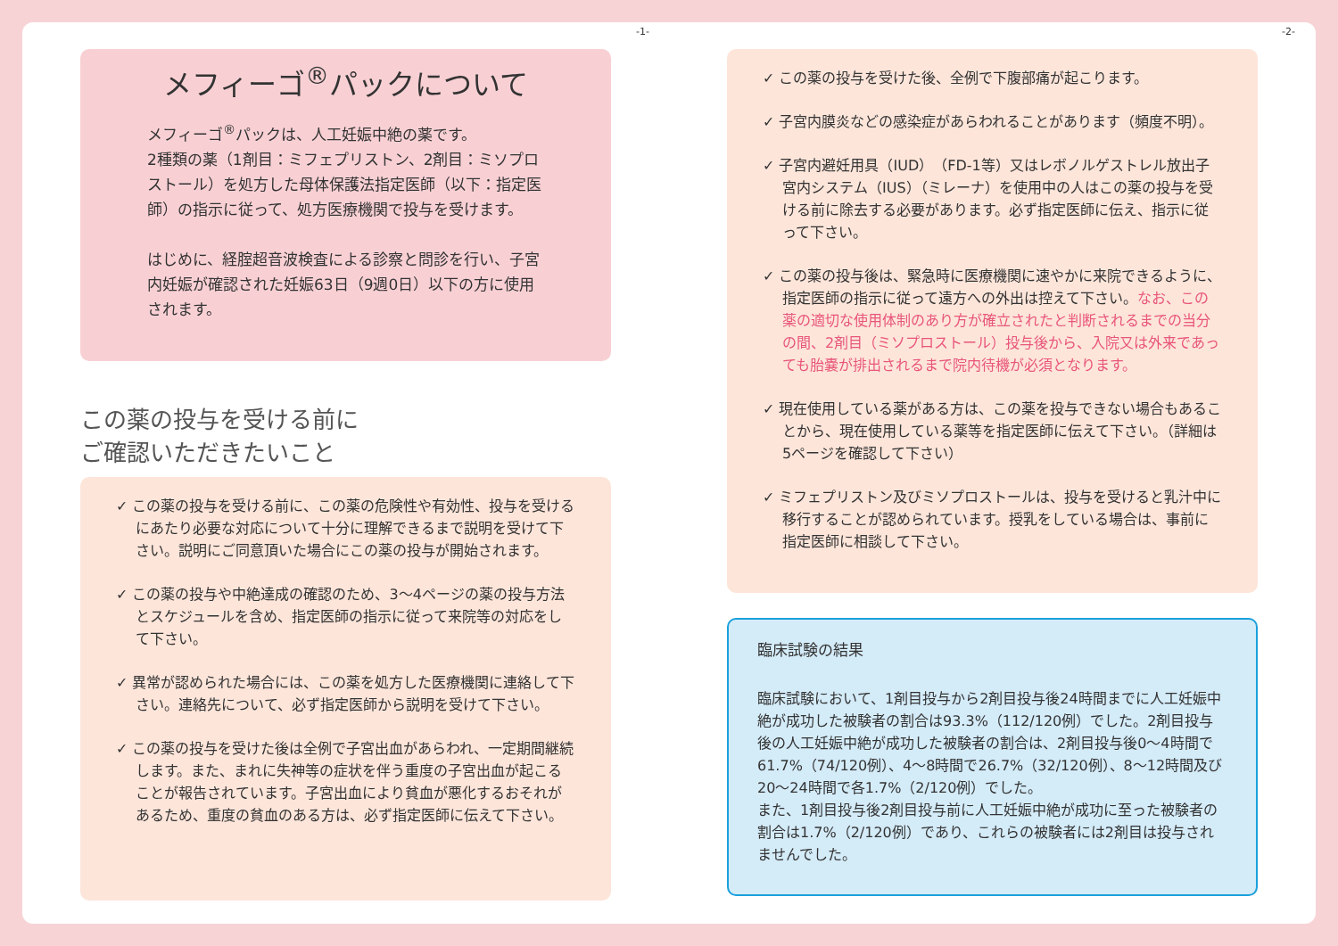-1- -2-
メフィーゴ<sup>®</sup>パックについて
メフィーゴ<sup>®</sup>パックは、人工妊娠中絶の薬です。
2種類の薬（1剤目：ミフェプリストン、2剤目：ミソプロストール）を処方した母体保護法指定医師（以下：指定医師）の指示に従って、処方医療機関で投与を受けます。
はじめに、経腟超音波検査による診察と問診を行い、子宮内妊娠が確認された妊娠63日（9週0日）以下の方に使用されます。
この薬の投与を受ける前に
ご確認いただきたいこと
✓ この薬の投与を受ける前に、この薬の危険性や有効性、投与を受けるにあたり必要な対応について十分に理解できるまで説明を受けて下さい。説明にご同意頂いた場合にこの薬の投与が開始されます。
✓ この薬の投与や中絶達成の確認のため、3～4ページの薬の投与方法とスケジュールを含め、指定医師の指示に従って来院等の対応をして下さい。
✓ 異常が認められた場合には、この薬を処方した医療機関に連絡して下さい。連絡先について、必ず指定医師から説明を受けて下さい。
✓ この薬の投与を受けた後は全例で子宮出血があらわれ、一定期間継続します。また、まれに失神等の症状を伴う重度の子宮出血が起こることが報告されています。子宮出血により貧血が悪化するおそれがあるため、重度の貧血のある方は、必ず指定医師に伝えて下さい。
✓ この薬の投与を受けた後、全例で下腹部痛が起こります。
✓ 子宮内膜炎などの感染症があらわれることがあります（頻度不明）。
✓ 子宮内避妊用具（IUD）（FD-1等）又はレボノルゲストレル放出子宮内システム（IUS）（ミレーナ）を使用中の人はこの薬の投与を受ける前に除去する必要があります。必ず指定医師に伝え、指示に従って下さい。
✓ この薬の投与後は、緊急時に医療機関に速やかに来院できるように、指定医師の指示に従って遠方への外出は控えて下さい。なお、この薬の適切な使用体制のあり方が確立されたと判断されるまでの当分の間、2剤目（ミソプロストール）投与後から、入院又は外来であっても胎嚢が排出されるまで院内待機が必須となります。
✓ 現在使用している薬がある方は、この薬を投与できない場合もあることから、現在使用している薬等を指定医師に伝えて下さい。（詳細は5ページを確認して下さい）
✓ ミフェプリストン及びミソプロストールは、投与を受けると乳汁中に移行することが認められています。授乳をしている場合は、事前に指定医師に相談して下さい。
臨床試験の結果
臨床試験において、1剤目投与から2剤目投与後24時間までに人工妊娠中絶が成功した被験者の割合は93.3%（112/120例）でした。2剤目投与後の人工妊娠中絶が成功した被験者の割合は、2剤目投与後0～4時間で61.7%（74/120例）、4～8時間で26.7%（32/120例）、8～12時間及び20～24時間で各1.7%（2/120例）でした。
また、1剤目投与後2剤目投与前に人工妊娠中絶が成功に至った被験者の割合は1.7%（2/120例）であり、これらの被験者には2剤目は投与されませんでした。